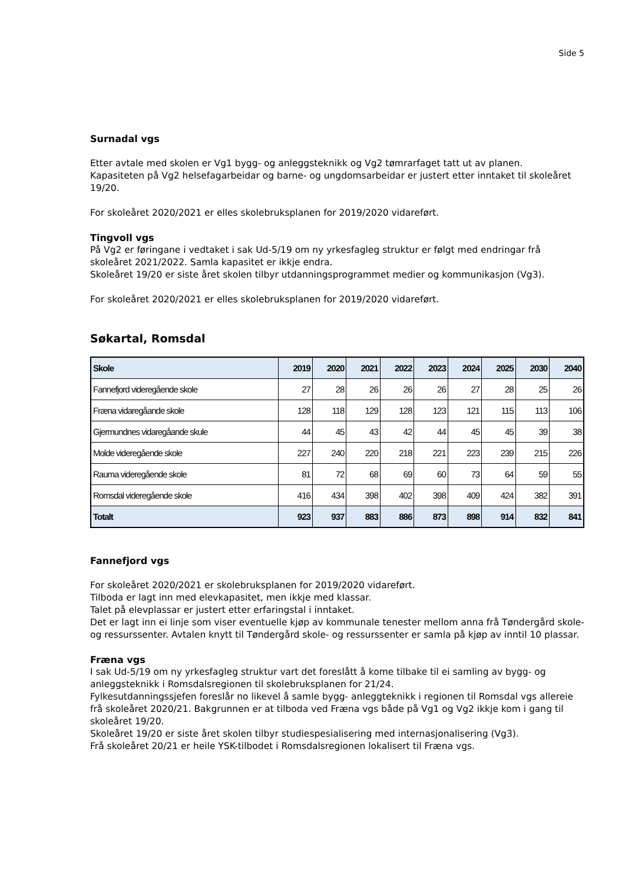Side 5
Surnadal vgs
Etter avtale med skolen er Vg1 bygg- og anleggsteknikk og Vg2 tømrarfaget tatt ut av planen.
Kapasiteten på Vg2 helsefagarbeidar og barne- og ungdomsarbeidar er justert etter inntaket til skoleåret 19/20.
For skoleåret 2020/2021 er elles skolebruksplanen for 2019/2020 vidareført.
Tingvoll vgs
På Vg2 er føringane i vedtaket i sak Ud-5/19 om ny yrkesfagleg struktur er følgt med endringar frå skoleåret 2021/2022. Samla kapasitet er ikkje endra.
Skoleåret 19/20 er siste året skolen tilbyr utdanningsprogrammet medier og kommunikasjon (Vg3).
For skoleåret 2020/2021 er elles skolebruksplanen for 2019/2020 vidareført.
Søkartal, Romsdal
| Skole | 2019 | 2020 | 2021 | 2022 | 2023 | 2024 | 2025 | 2030 | 2040 |
| --- | --- | --- | --- | --- | --- | --- | --- | --- | --- |
| Fannefjord videregående skole | 27 | 28 | 26 | 26 | 26 | 27 | 28 | 25 | 26 |
| Fræna vidaregåande skole | 128 | 118 | 129 | 128 | 123 | 121 | 115 | 113 | 106 |
| Gjermundnes vidaregåande skule | 44 | 45 | 43 | 42 | 44 | 45 | 45 | 39 | 38 |
| Molde videregående skole | 227 | 240 | 220 | 218 | 221 | 223 | 239 | 215 | 226 |
| Rauma videregående skole | 81 | 72 | 68 | 69 | 60 | 73 | 64 | 59 | 55 |
| Romsdal videregående skole | 416 | 434 | 398 | 402 | 398 | 409 | 424 | 382 | 391 |
| Totalt | 923 | 937 | 883 | 886 | 873 | 898 | 914 | 832 | 841 |
Fannefjord vgs
For skoleåret 2020/2021 er skolebruksplanen for 2019/2020 vidareført.
Tilboda er lagt inn med elevkapasitet, men ikkje med klassar.
Talet på elevplassar er justert etter erfaringstal i inntaket.
Det er lagt inn ei linje som viser eventuelle kjøp av kommunale tenester mellom anna frå Tøndergård skole- og ressurssenter. Avtalen knytt til Tøndergård skole- og ressurssenter er samla på kjøp av inntil 10 plassar.
Fræna vgs
I sak Ud-5/19 om ny yrkesfagleg struktur vart det foreslått å kome tilbake til ei samling av bygg- og anleggsteknikk i Romsdalsregionen til skolebruksplanen for 21/24.
Fylkesutdanningssjefen foreslår no likevel å samle bygg- anleggteknikk i regionen til Romsdal vgs allereie frå skoleåret 2020/21. Bakgrunnen er at tilboda ved Fræna vgs både på Vg1 og Vg2 ikkje kom i gang til skoleåret 19/20.
Skoleåret 19/20 er siste året skolen tilbyr studiespesialisering med internasjonalisering (Vg3).
Frå skoleåret 20/21 er heile YSK-tilbodet i Romsdalsregionen lokalisert til Fræna vgs.